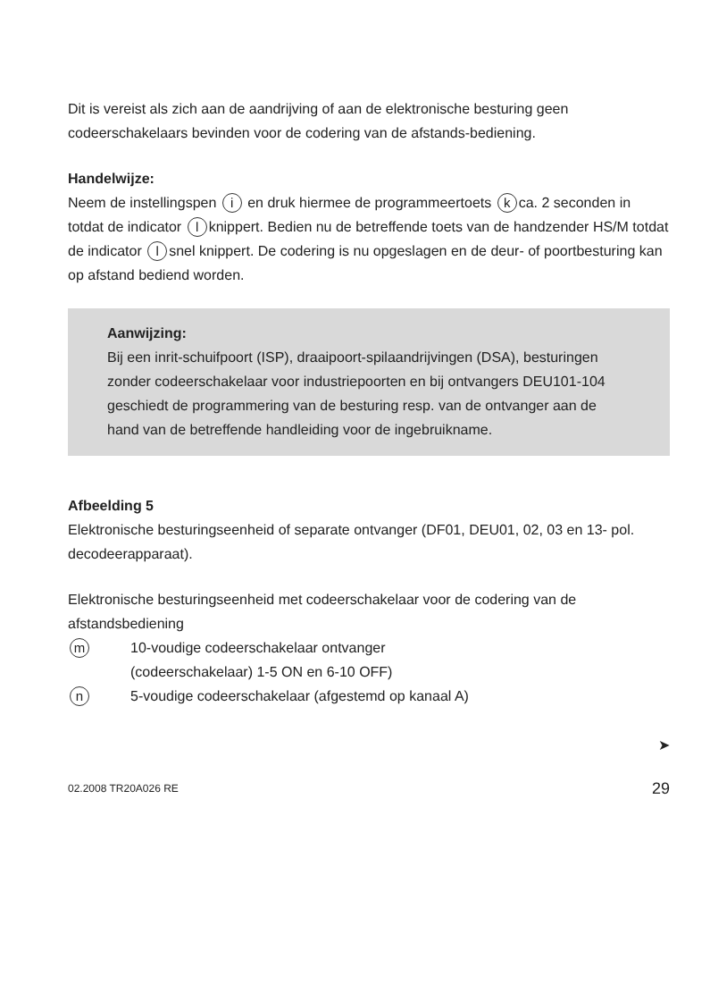Dit is vereist als zich aan de aandrijving of aan de elektronische besturing geen codeerschakelaars bevinden voor de codering van de afstands-bediening.
Handelwijze:
Neem de instellingspen i en druk hiermee de programmeertoets k ca. 2 seconden in totdat de indicator l knippert. Bedien nu de betreffende toets van de handzender HS/M totdat de indicator l snel knippert. De codering is nu opgeslagen en de deur- of poortbesturing kan op afstand bediend worden.
Aanwijzing:
Bij een inrit-schuifpoort (ISP), draaipoort-spilaandrijvingen (DSA), besturingen zonder codeerschakelaar voor industriepoorten en bij ontvangers DEU101-104 geschiedt de programmering van de besturing resp. van de ontvanger aan de hand van de betreffende handleiding voor de ingebruikname.
Afbeelding 5
Elektronische besturingseenheid of separate ontvanger (DF01, DEU01, 02, 03 en 13- pol. decodeerapparaat).
Elektronische besturingseenheid met codeerschakelaar voor de codering van de afstandsbediening
m 10-voudige codeerschakelaar ontvanger
(codeerschakelaar) 1-5 ON en 6-10 OFF)
n 5-voudige codeerschakelaar (afgestemd op kanaal A)
➤
02.2008 TR20A026 RE 29